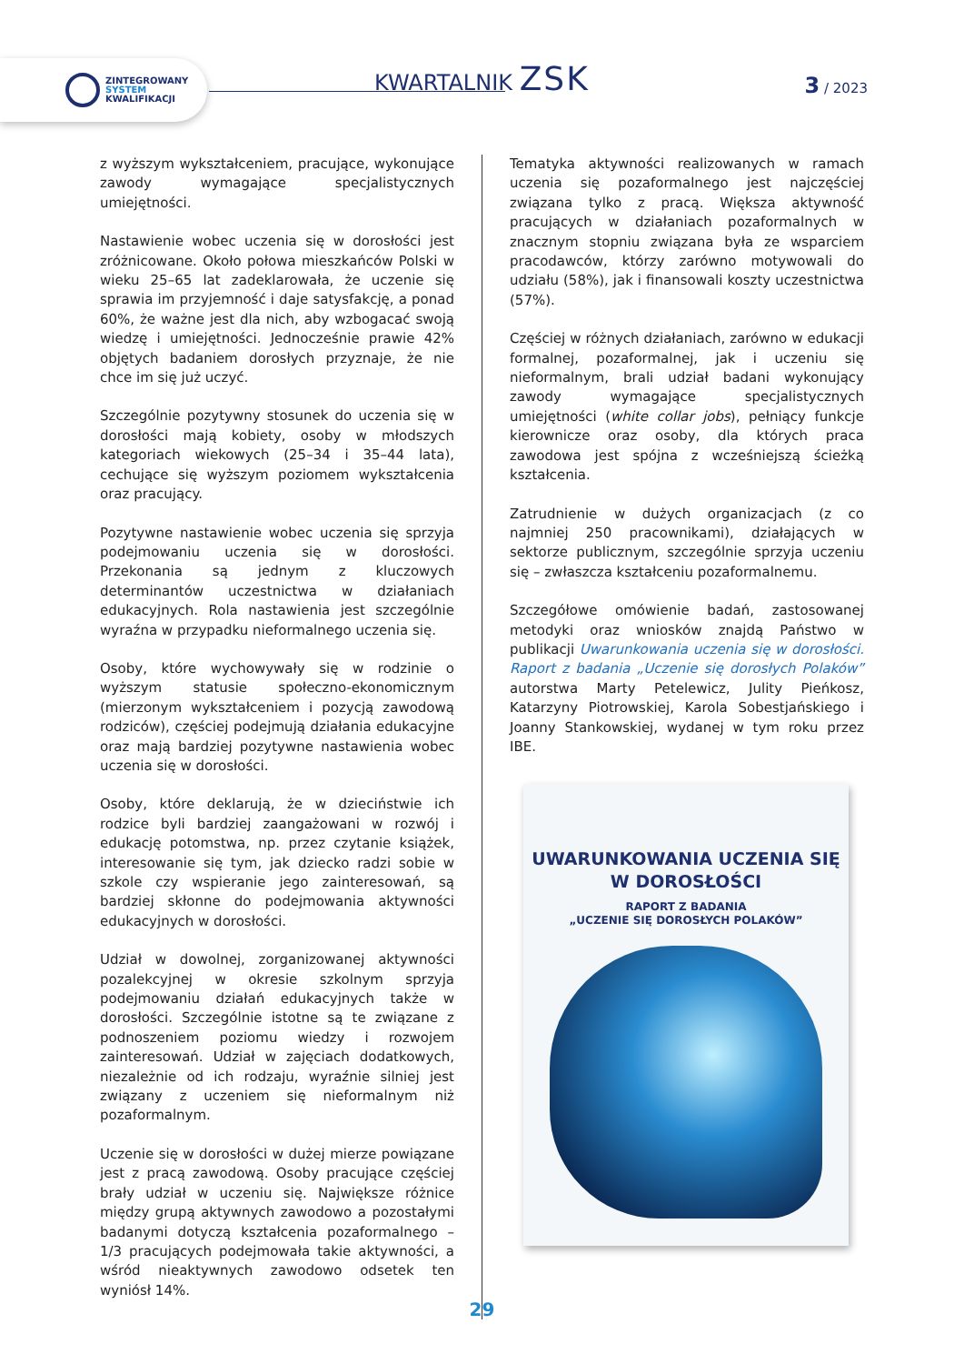ZINTEGROWANY
SYSTEM
KWALIFIKACJI
KWARTALNIK ZSK 3 / 2023
z wyższym wykształceniem, pracujące, wykonujące zawody wymagające specjalistycznych umiejętności.
Nastawienie wobec uczenia się w dorosłości jest zróżnicowane. Około połowa mieszkańców Polski w wieku 25–65 lat zadeklarowała, że uczenie się sprawia im przyjemność i daje satysfakcję, a ponad 60%, że ważne jest dla nich, aby wzbogacać swoją wiedzę i umiejętności. Jednocześnie prawie 42% objętych badaniem dorosłych przyznaje, że nie chce im się już uczyć.
Szczególnie pozytywny stosunek do uczenia się w dorosłości mają kobiety, osoby w młodszych kategoriach wiekowych (25–34 i 35–44 lata), cechujące się wyższym poziomem wykształcenia oraz pracujący.
Pozytywne nastawienie wobec uczenia się sprzyja podejmowaniu uczenia się w dorosłości. Przekonania są jednym z kluczowych determinantów uczestnictwa w działaniach edukacyjnych. Rola nastawienia jest szczególnie wyraźna w przypadku nieformalnego uczenia się.
Osoby, które wychowywały się w rodzinie o wyższym statusie społeczno-ekonomicznym (mierzonym wykształceniem i pozycją zawodową rodziców), częściej podejmują działania edukacyjne oraz mają bardziej pozytywne nastawienia wobec uczenia się w dorosłości.
Osoby, które deklarują, że w dzieciństwie ich rodzice byli bardziej zaangażowani w rozwój i edukację potomstwa, np. przez czytanie książek, interesowanie się tym, jak dziecko radzi sobie w szkole czy wspieranie jego zainteresowań, są bardziej skłonne do podejmowania aktywności edukacyjnych w dorosłości.
Udział w dowolnej, zorganizowanej aktywności pozalekcyjnej w okresie szkolnym sprzyja podejmowaniu działań edukacyjnych także w dorosłości. Szczególnie istotne są te związane z podnoszeniem poziomu wiedzy i rozwojem zainteresowań. Udział w zajęciach dodatkowych, niezależnie od ich rodzaju, wyraźnie silniej jest związany z uczeniem się nieformalnym niż pozaformalnym.
Uczenie się w dorosłości w dużej mierze powiązane jest z pracą zawodową. Osoby pracujące częściej brały udział w uczeniu się. Największe różnice między grupą aktywnych zawodowo a pozostałymi badanymi dotyczą kształcenia pozaformalnego – 1/3 pracujących podejmowała takie aktywności, a wśród nieaktywnych zawodowo odsetek ten wyniósł 14%.
Tematyka aktywności realizowanych w ramach uczenia się pozaformalnego jest najczęściej związana tylko z pracą. Większa aktywność pracujących w działaniach pozaformalnych w znacznym stopniu związana była ze wsparciem pracodawców, którzy zarówno motywowali do udziału (58%), jak i finansowali koszty uczestnictwa (57%).
Częściej w różnych działaniach, zarówno w edukacji formalnej, pozaformalnej, jak i uczeniu się nieformalnym, brali udział badani wykonujący zawody wymagające specjalistycznych umiejętności (white collar jobs), pełniący funkcje kierownicze oraz osoby, dla których praca zawodowa jest spójna z wcześniejszą ścieżką kształcenia.
Zatrudnienie w dużych organizacjach (z co najmniej 250 pracownikami), działających w sektorze publicznym, szczególnie sprzyja uczeniu się – zwłaszcza kształceniu pozaformalnemu.
Szczegółowe omówienie badań, zastosowanej metodyki oraz wniosków znajdą Państwo w publikacji Uwarunkowania uczenia się w dorosłości. Raport z badania „Uczenie się dorosłych Polaków” autorstwa Marty Petelewicz, Julity Pieńkosz, Katarzyny Piotrowskiej, Karola Sobestjańskiego i Joanny Stankowskiej, wydanej w tym roku przez IBE.
UWARUNKOWANIA UCZENIA SIĘ
W DOROSŁOŚCI
RAPORT Z BADANIA
„UCZENIE SIĘ DOROSŁYCH POLAKÓW”
29